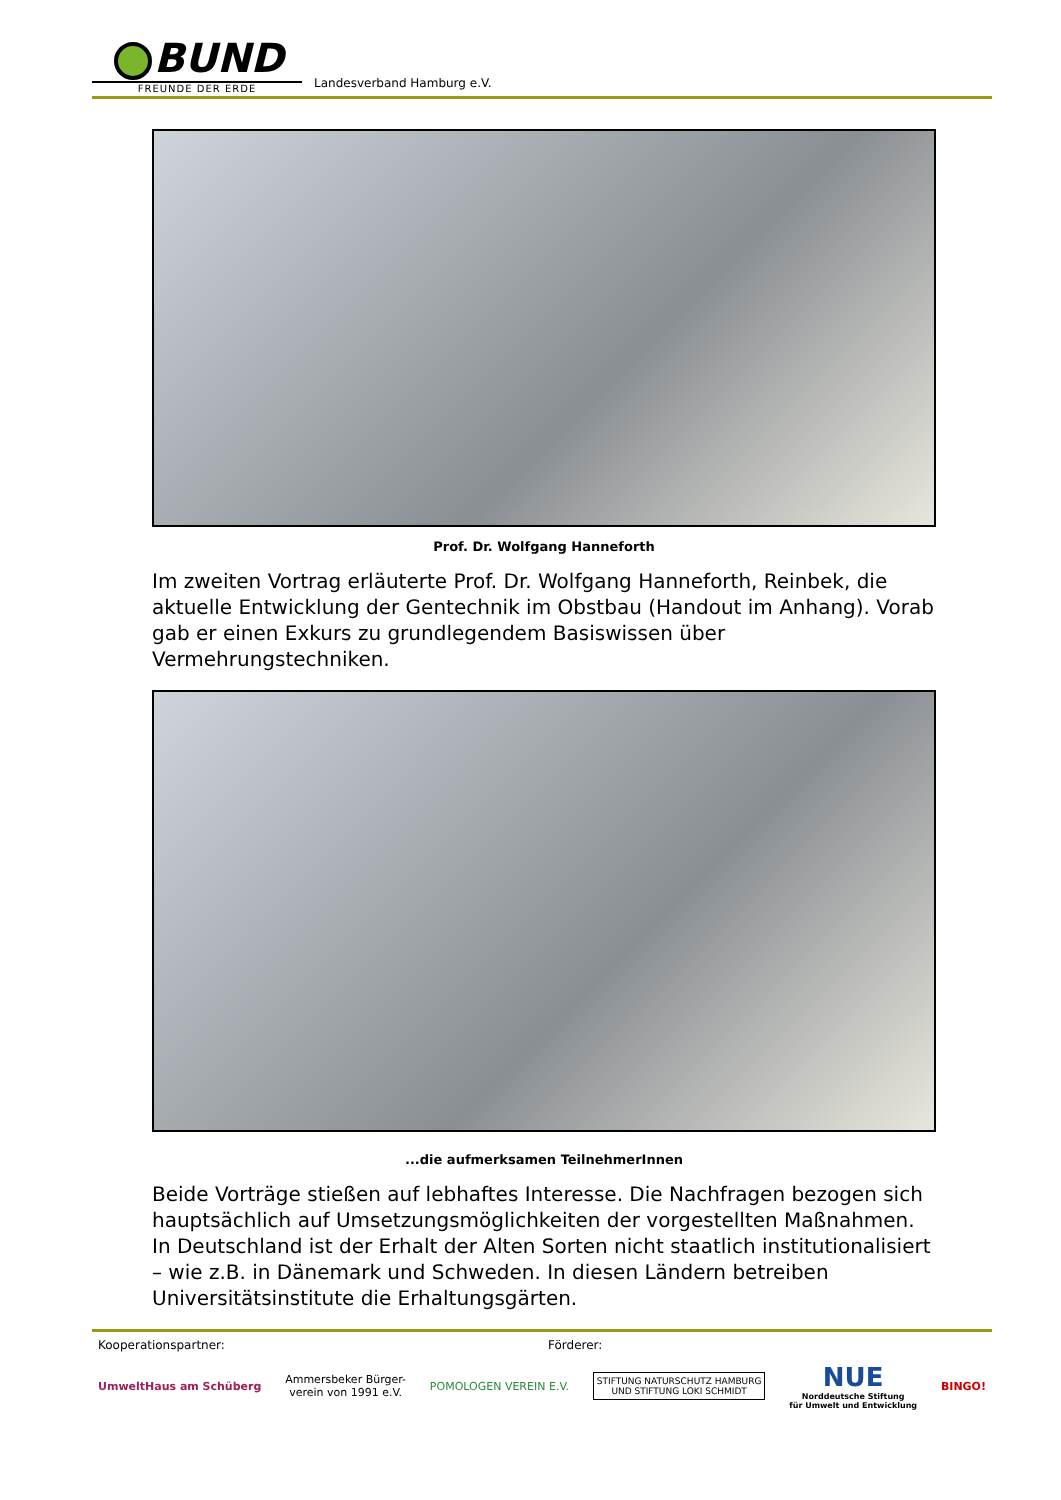BUND
FREUNDE DER ERDE
Landesverband Hamburg e.V.
Prof. Dr. Wolfgang Hanneforth
Im zweiten Vortrag erläuterte Prof. Dr. Wolfgang Hanneforth, Reinbek, die aktuelle Entwicklung der Gentechnik im Obstbau (Handout im Anhang). Vorab gab er einen Exkurs zu grundlegendem Basiswissen über Vermehrungstechniken.
...die aufmerksamen TeilnehmerInnen
Beide Vorträge stießen auf lebhaftes Interesse. Die Nachfragen bezogen sich hauptsächlich auf Umsetzungsmöglichkeiten der vorgestellten Maßnahmen. In Deutschland ist der Erhalt der Alten Sorten nicht staatlich institutionalisiert – wie z.B. in Dänemark und Schweden. In diesen Ländern betreiben Universitätsinstitute die Erhaltungsgärten.
Kooperationspartner: Förderer:
UmweltHaus am Schüberg
Ammersbeker Bürger-
verein von 1991 e.V.
POMOLOGEN VEREIN E.V.
STIFTUNG NATURSCHUTZ HAMBURG
UND STIFTUNG LOKI SCHMIDT
NUE
Norddeutsche Stiftung
für Umwelt und Entwicklung
BINGO!